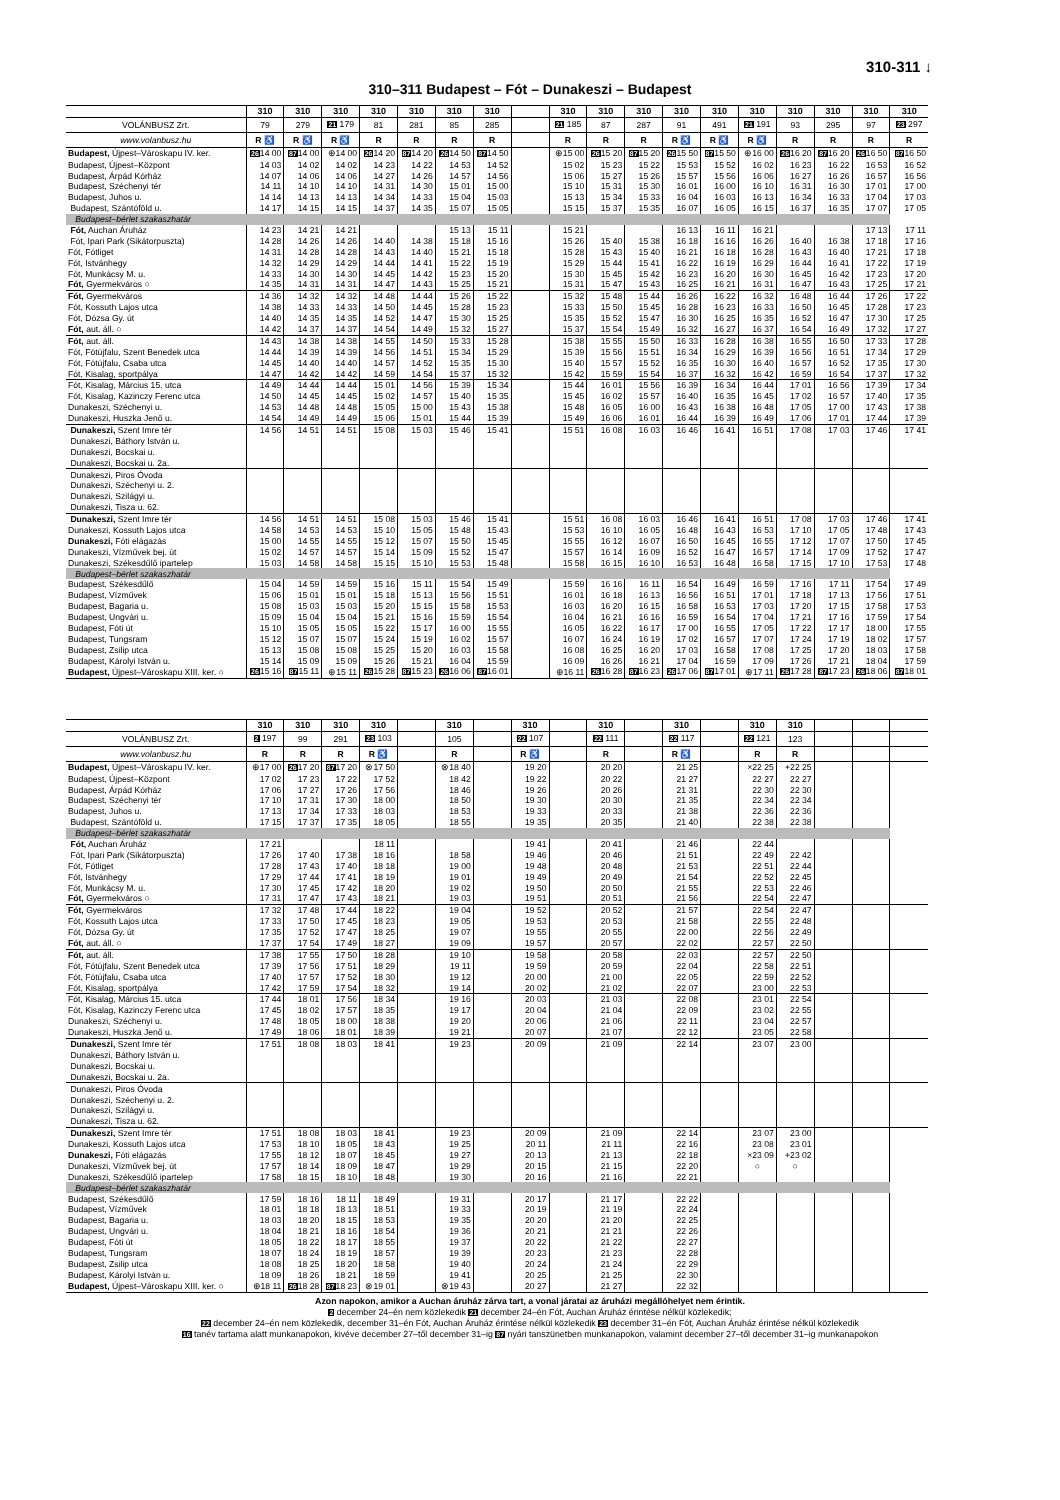310-311 ↓
310–311 Budapest – Fót – Dunakeszi – Budapest
| | 310 | 310 | 310 | 310 | 310 | 310 | 310 | | 310 | 310 | 310 | 310 | 310 | 310 | 310 | 310 | 310 | 310 |
| --- | --- | --- | --- | --- | --- | --- | --- | --- | --- | --- | --- | --- | --- | --- | --- | --- | --- | --- |
| VOLÁNBUSZ Zrt. | 79 | 279 | 21 179 | 81 | 281 | 85 | 285 | | 21 185 | 87 | 287 | 91 | 491 | 21 191 | 93 | 295 | 97 | 23 297 |
| www.volanbusz.hu | R ♿ | R ♿ | R ♿ | R | R | R | R | | R | R | R | R ♿ | R ♿ | R ♿ | R | R | R | R |
| Budapest, Újpest–Városkapu IV. ker. | 26 14 00 | 87 14 00 | ⊕14 00 | 26 14 20 | 87 14 20 | 26 14 50 | 87 14 50 | | ⊕15 00 | 26 15 20 | 87 15 20 | 26 15 50 | 87 15 50 | ⊕16 00 | 26 16 20 | 87 16 20 | 26 16 50 | 87 16 50 |
| Budapest, Újpest–Központ | 14 03 | 14 02 | 14 02 | 14 23 | 14 22 | 14 53 | 14 52 | | 15 02 | 15 23 | 15 22 | 15 53 | 15 52 | 16 02 | 16 23 | 16 22 | 16 53 | 16 52 |
| Budapest, Árpád Kórház | 14 07 | 14 06 | 14 06 | 14 27 | 14 26 | 14 57 | 14 56 | | 15 06 | 15 27 | 15 26 | 15 57 | 15 56 | 16 06 | 16 27 | 16 26 | 16 57 | 16 56 |
| Budapest, Széchenyi tér | 14 11 | 14 10 | 14 10 | 14 31 | 14 30 | 15 01 | 15 00 | | 15 10 | 15 31 | 15 30 | 16 01 | 16 00 | 16 10 | 16 31 | 16 30 | 17 01 | 17 00 |
| Budapest, Juhos u. | 14 14 | 14 13 | 14 13 | 14 34 | 14 33 | 15 04 | 15 03 | | 15 13 | 15 34 | 15 33 | 16 04 | 16 03 | 16 13 | 16 34 | 16 33 | 17 04 | 17 03 |
| Budapest, Szántóföld u. | 14 17 | 14 15 | 14 15 | 14 37 | 14 35 | 15 07 | 15 05 | | 15 15 | 15 37 | 15 35 | 16 07 | 16 05 | 16 15 | 16 37 | 16 35 | 17 07 | 17 05 |
| Budapest–bérlet szakaszhatár | | | | | | | | | | | | | | | | | | |
| Fót, Auchan Áruház | 14 23 | 14 21 | 14 21 | | | 15 13 | 15 11 | | 15 21 | | | 16 13 | 16 11 | 16 21 | | | 17 13 | 17 11 |
| Fót, Ipari Park (Sikátorpuszta) | 14 28 | 14 26 | 14 26 | 14 40 | 14 38 | 15 18 | 15 16 | | 15 26 | 15 40 | 15 38 | 16 18 | 16 16 | 16 26 | 16 40 | 16 38 | 17 18 | 17 16 |
| Fót, Fótliget | 14 31 | 14 28 | 14 28 | 14 43 | 14 40 | 15 21 | 15 18 | | 15 28 | 15 43 | 15 40 | 16 21 | 16 18 | 16 28 | 16 43 | 16 40 | 17 21 | 17 18 |
| Fót, Istvánhegy | 14 32 | 14 29 | 14 29 | 14 44 | 14 41 | 15 22 | 15 19 | | 15 29 | 15 44 | 15 41 | 16 22 | 16 19 | 16 29 | 16 44 | 16 41 | 17 22 | 17 19 |
| Fót, Munkácsy M. u. | 14 33 | 14 30 | 14 30 | 14 45 | 14 42 | 15 23 | 15 20 | | 15 30 | 15 45 | 15 42 | 16 23 | 16 20 | 16 30 | 16 45 | 16 42 | 17 23 | 17 20 |
| Fót, Gyermekváros ○ | 14 35 | 14 31 | 14 31 | 14 47 | 14 43 | 15 25 | 15 21 | | 15 31 | 15 47 | 15 43 | 16 25 | 16 21 | 16 31 | 16 47 | 16 43 | 17 25 | 17 21 |
| Fót, Gyermekváros | 14 36 | 14 32 | 14 32 | 14 48 | 14 44 | 15 26 | 15 22 | | 15 32 | 15 48 | 15 44 | 16 26 | 16 22 | 16 32 | 16 48 | 16 44 | 17 26 | 17 22 |
| Fót, Kossuth Lajos utca | 14 38 | 14 33 | 14 33 | 14 50 | 14 45 | 15 28 | 15 23 | | 15 33 | 15 50 | 15 45 | 16 28 | 16 23 | 16 33 | 16 50 | 16 45 | 17 28 | 17 23 |
| Fót, Dózsa Gy. út | 14 40 | 14 35 | 14 35 | 14 52 | 14 47 | 15 30 | 15 25 | | 15 35 | 15 52 | 15 47 | 16 30 | 16 25 | 16 35 | 16 52 | 16 47 | 17 30 | 17 25 |
| Fót, aut. áll. ○ | 14 42 | 14 37 | 14 37 | 14 54 | 14 49 | 15 32 | 15 27 | | 15 37 | 15 54 | 15 49 | 16 32 | 16 27 | 16 37 | 16 54 | 16 49 | 17 32 | 17 27 |
| Fót, aut. áll. | 14 43 | 14 38 | 14 38 | 14 55 | 14 50 | 15 33 | 15 28 | | 15 38 | 15 55 | 15 50 | 16 33 | 16 28 | 16 38 | 16 55 | 16 50 | 17 33 | 17 28 |
| Fót, Fótújfalu, Szent Benedek utca | 14 44 | 14 39 | 14 39 | 14 56 | 14 51 | 15 34 | 15 29 | | 15 39 | 15 56 | 15 51 | 16 34 | 16 29 | 16 39 | 16 56 | 16 51 | 17 34 | 17 29 |
| Fót, Fótújfalu, Csaba utca | 14 45 | 14 40 | 14 40 | 14 57 | 14 52 | 15 35 | 15 30 | | 15 40 | 15 57 | 15 52 | 16 35 | 16 30 | 16 40 | 16 57 | 16 52 | 17 35 | 17 30 |
| Fót, Kisalag, sportpálya | 14 47 | 14 42 | 14 42 | 14 59 | 14 54 | 15 37 | 15 32 | | 15 42 | 15 59 | 15 54 | 16 37 | 16 32 | 16 42 | 16 59 | 16 54 | 17 37 | 17 32 |
| Fót, Kisalag, Március 15. utca | 14 49 | 14 44 | 14 44 | 15 01 | 14 56 | 15 39 | 15 34 | | 15 44 | 16 01 | 15 56 | 16 39 | 16 34 | 16 44 | 17 01 | 16 56 | 17 39 | 17 34 |
| Fót, Kisalag, Kazinczy Ferenc utca | 14 50 | 14 45 | 14 45 | 15 02 | 14 57 | 15 40 | 15 35 | | 15 45 | 16 02 | 15 57 | 16 40 | 16 35 | 16 45 | 17 02 | 16 57 | 17 40 | 17 35 |
| Dunakeszi, Széchenyi u. | 14 53 | 14 48 | 14 48 | 15 05 | 15 00 | 15 43 | 15 38 | | 15 48 | 16 05 | 16 00 | 16 43 | 16 38 | 16 48 | 17 05 | 17 00 | 17 43 | 17 38 |
| Dunakeszi, Huszka Jenő u. | 14 54 | 14 49 | 14 49 | 15 06 | 15 01 | 15 44 | 15 39 | | 15 49 | 16 06 | 16 01 | 16 44 | 16 39 | 16 49 | 17 06 | 17 01 | 17 44 | 17 39 |
| Dunakeszi, Szent Imre tér | 14 56 | 14 51 | 14 51 | 15 08 | 15 03 | 15 46 | 15 41 | | 15 51 | 16 08 | 16 03 | 16 46 | 16 41 | 16 51 | 17 08 | 17 03 | 17 46 | 17 41 |
| Dunakeszi, Báthory István u. | | | | | | | | | | | | | | | | | | |
| Dunakeszi, Bocskai u. | | | | | | | | | | | | | | | | | | |
| Dunakeszi, Bocskai u. 2a. | | | | | | | | | | | | | | | | | | |
| Dunakeszi, Piros Óvoda | | | | | | | | | | | | | | | | | | |
| Dunakeszi, Széchenyi u. 2. | | | | | | | | | | | | | | | | | | |
| Dunakeszi, Szilágyi u. | | | | | | | | | | | | | | | | | | |
| Dunakeszi, Tisza u. 62. | | | | | | | | | | | | | | | | | | |
| Dunakeszi, Szent Imre tér | 14 56 | 14 51 | 14 51 | 15 08 | 15 03 | 15 46 | 15 41 | | 15 51 | 16 08 | 16 03 | 16 46 | 16 41 | 16 51 | 17 08 | 17 03 | 17 46 | 17 41 |
| Dunakeszi, Kossuth Lajos utca | 14 58 | 14 53 | 14 53 | 15 10 | 15 05 | 15 48 | 15 43 | | 15 53 | 16 10 | 16 05 | 16 48 | 16 43 | 16 53 | 17 10 | 17 05 | 17 48 | 17 43 |
| Dunakeszi, Fóti elágazás | 15 00 | 14 55 | 14 55 | 15 12 | 15 07 | 15 50 | 15 45 | | 15 55 | 16 12 | 16 07 | 16 50 | 16 45 | 16 55 | 17 12 | 17 07 | 17 50 | 17 45 |
| Dunakeszi, Vízművek bej. út | 15 02 | 14 57 | 14 57 | 15 14 | 15 09 | 15 52 | 15 47 | | 15 57 | 16 14 | 16 09 | 16 52 | 16 47 | 16 57 | 17 14 | 17 09 | 17 52 | 17 47 |
| Dunakeszi, Székesdűlő ipartelep | 15 03 | 14 58 | 14 58 | 15 15 | 15 10 | 15 53 | 15 48 | | 15 58 | 16 15 | 16 10 | 16 53 | 16 48 | 16 58 | 17 15 | 17 10 | 17 53 | 17 48 |
| Budapest–bérlet szakaszhatár | | | | | | | | | | | | | | | | | | |
| Budapest, Székesdűlő | 15 04 | 14 59 | 14 59 | 15 16 | 15 11 | 15 54 | 15 49 | | 15 59 | 16 16 | 16 11 | 16 54 | 16 49 | 16 59 | 17 16 | 17 11 | 17 54 | 17 49 |
| Budapest, Vízművek | 15 06 | 15 01 | 15 01 | 15 18 | 15 13 | 15 56 | 15 51 | | 16 01 | 16 18 | 16 13 | 16 56 | 16 51 | 17 01 | 17 18 | 17 13 | 17 56 | 17 51 |
| Budapest, Bagaria u. | 15 08 | 15 03 | 15 03 | 15 20 | 15 15 | 15 58 | 15 53 | | 16 03 | 16 20 | 16 15 | 16 58 | 16 53 | 17 03 | 17 20 | 17 15 | 17 58 | 17 53 |
| Budapest, Ungvári u. | 15 09 | 15 04 | 15 04 | 15 21 | 15 16 | 15 59 | 15 54 | | 16 04 | 16 21 | 16 16 | 16 59 | 16 54 | 17 04 | 17 21 | 17 16 | 17 59 | 17 54 |
| Budapest, Fóti út | 15 10 | 15 05 | 15 05 | 15 22 | 15 17 | 16 00 | 15 55 | | 16 05 | 16 22 | 16 17 | 17 00 | 16 55 | 17 05 | 17 22 | 17 17 | 18 00 | 17 55 |
| Budapest, Tungsram | 15 12 | 15 07 | 15 07 | 15 24 | 15 19 | 16 02 | 15 57 | | 16 07 | 16 24 | 16 19 | 17 02 | 16 57 | 17 07 | 17 24 | 17 19 | 18 02 | 17 57 |
| Budapest, Zsilip utca | 15 13 | 15 08 | 15 08 | 15 25 | 15 20 | 16 03 | 15 58 | | 16 08 | 16 25 | 16 20 | 17 03 | 16 58 | 17 08 | 17 25 | 17 20 | 18 03 | 17 58 |
| Budapest, Károlyi István u. | 15 14 | 15 09 | 15 09 | 15 26 | 15 21 | 16 04 | 15 59 | | 16 09 | 16 26 | 16 21 | 17 04 | 16 59 | 17 09 | 17 26 | 17 21 | 18 04 | 17 59 |
| Budapest, Újpest–Városkapu XIII. ker. ○ | 26 15 16 | 87 15 11 | ⊕15 11 | 26 15 28 | 87 15 23 | 26 16 06 | 87 16 01 | | ⊕16 11 | 26 16 28 | 87 16 23 | 26 17 06 | 87 17 01 | ⊕17 11 | 26 17 28 | 87 17 23 | 26 18 06 | 87 18 01 |
| | 310 | 310 | 310 | 310 | | 310 | | 310 | | 310 | | 310 | | 310 | 310 | | | |
| --- | --- | --- | --- | --- | --- | --- | --- | --- | --- | --- | --- | --- | --- | --- | --- | --- | --- | --- |
| VOLÁNBUSZ Zrt. | 2 197 | 99 | 291 | 23 103 | | 105 | | 22 107 | | 22 111 | | 22 117 | | 22 121 | 123 | | | |
| www.volanbusz.hu | R | R | R | R ♿ | | R | | R ♿ | | R | | R ♿ | | R | R | | | |
| Budapest, Újpest–Városkapu IV. ker. | ⊕17 00 | 26 17 20 | 87 17 20 | ⊗17 50 | | ⊗18 40 | | 19 20 | | 20 20 | | 21 25 | | ×22 25 | +22 25 | | | |
| Budapest, Újpest–Központ | 17 02 | 17 23 | 17 22 | 17 52 | | 18 42 | | 19 22 | | 20 22 | | 21 27 | | 22 27 | 22 27 | | | |
| Budapest, Árpád Kórház | 17 06 | 17 27 | 17 26 | 17 56 | | 18 46 | | 19 26 | | 20 26 | | 21 31 | | 22 30 | 22 30 | | | |
| Budapest, Széchenyi tér | 17 10 | 17 31 | 17 30 | 18 00 | | 18 50 | | 19 30 | | 20 30 | | 21 35 | | 22 34 | 22 34 | | | |
| Budapest, Juhos u. | 17 13 | 17 34 | 17 33 | 18 03 | | 18 53 | | 19 33 | | 20 33 | | 21 38 | | 22 36 | 22 36 | | | |
| Budapest, Szántóföld u. | 17 15 | 17 37 | 17 35 | 18 05 | | 18 55 | | 19 35 | | 20 35 | | 21 40 | | 22 38 | 22 38 | | | |
| Budapest–bérlet szakaszhatár | | | | | | | | | | | | | | | | | | |
| Fót, Auchan Áruház | 17 21 | | | 18 11 | | | | 19 41 | | 20 41 | | 21 46 | | 22 44 | | | | |
| Fót, Ipari Park (Sikátorpuszta) | 17 26 | 17 40 | 17 38 | 18 16 | | 18 58 | | 19 46 | | 20 46 | | 21 51 | | 22 49 | 22 42 | | | |
| Fót, Fótliget | 17 28 | 17 43 | 17 40 | 18 18 | | 19 00 | | 19 48 | | 20 48 | | 21 53 | | 22 51 | 22 44 | | | |
| Fót, Istvánhegy | 17 29 | 17 44 | 17 41 | 18 19 | | 19 01 | | 19 49 | | 20 49 | | 21 54 | | 22 52 | 22 45 | | | |
| Fót, Munkácsy M. u. | 17 30 | 17 45 | 17 42 | 18 20 | | 19 02 | | 19 50 | | 20 50 | | 21 55 | | 22 53 | 22 46 | | | |
| Fót, Gyermekváros ○ | 17 31 | 17 47 | 17 43 | 18 21 | | 19 03 | | 19 51 | | 20 51 | | 21 56 | | 22 54 | 22 47 | | | |
| Fót, Gyermekváros | 17 32 | 17 48 | 17 44 | 18 22 | | 19 04 | | 19 52 | | 20 52 | | 21 57 | | 22 54 | 22 47 | | | |
| Fót, Kossuth Lajos utca | 17 33 | 17 50 | 17 45 | 18 23 | | 19 05 | | 19 53 | | 20 53 | | 21 58 | | 22 55 | 22 48 | | | |
| Fót, Dózsa Gy. út | 17 35 | 17 52 | 17 47 | 18 25 | | 19 07 | | 19 55 | | 20 55 | | 22 00 | | 22 56 | 22 49 | | | |
| Fót, aut. áll. ○ | 17 37 | 17 54 | 17 49 | 18 27 | | 19 09 | | 19 57 | | 20 57 | | 22 02 | | 22 57 | 22 50 | | | |
| Fót, aut. áll. | 17 38 | 17 55 | 17 50 | 18 28 | | 19 10 | | 19 58 | | 20 58 | | 22 03 | | 22 57 | 22 50 | | | |
| Fót, Fótújfalu, Szent Benedek utca | 17 39 | 17 56 | 17 51 | 18 29 | | 19 11 | | 19 59 | | 20 59 | | 22 04 | | 22 58 | 22 51 | | | |
| Fót, Fótújfalu, Csaba utca | 17 40 | 17 57 | 17 52 | 18 30 | | 19 12 | | 20 00 | | 21 00 | | 22 05 | | 22 59 | 22 52 | | | |
| Fót, Kisalag, sportpálya | 17 42 | 17 59 | 17 54 | 18 32 | | 19 14 | | 20 02 | | 21 02 | | 22 07 | | 23 00 | 22 53 | | | |
| Fót, Kisalag, Március 15. utca | 17 44 | 18 01 | 17 56 | 18 34 | | 19 16 | | 20 03 | | 21 03 | | 22 08 | | 23 01 | 22 54 | | | |
| Fót, Kisalag, Kazinczy Ferenc utca | 17 45 | 18 02 | 17 57 | 18 35 | | 19 17 | | 20 04 | | 21 04 | | 22 09 | | 23 02 | 22 55 | | | |
| Dunakeszi, Széchenyi u. | 17 48 | 18 05 | 18 00 | 18 38 | | 19 20 | | 20 06 | | 21 06 | | 22 11 | | 23 04 | 22 57 | | | |
| Dunakeszi, Huszka Jenő u. | 17 49 | 18 06 | 18 01 | 18 39 | | 19 21 | | 20 07 | | 21 07 | | 22 12 | | 23 05 | 22 58 | | | |
| Dunakeszi, Szent Imre tér | 17 51 | 18 08 | 18 03 | 18 41 | | 19 23 | | 20 09 | | 21 09 | | 22 14 | | 23 07 | 23 00 | | | |
| Dunakeszi, Báthory István u. | | | | | | | | | | | | | | | | | | |
| Dunakeszi, Bocskai u. | | | | | | | | | | | | | | | | | | |
| Dunakeszi, Bocskai u. 2a. | | | | | | | | | | | | | | | | | | |
| Dunakeszi, Piros Óvoda | | | | | | | | | | | | | | | | | | |
| Dunakeszi, Széchenyi u. 2. | | | | | | | | | | | | | | | | | | |
| Dunakeszi, Szilágyi u. | | | | | | | | | | | | | | | | | | |
| Dunakeszi, Tisza u. 62. | | | | | | | | | | | | | | | | | | |
| Dunakeszi, Szent Imre tér | 17 51 | 18 08 | 18 03 | 18 41 | | 19 23 | | 20 09 | | 21 09 | | 22 14 | | 23 07 | 23 00 | | | |
| Dunakeszi, Kossuth Lajos utca | 17 53 | 18 10 | 18 05 | 18 43 | | 19 25 | | 20 11 | | 21 11 | | 22 16 | | 23 08 | 23 01 | | | |
| Dunakeszi, Fóti elágazás | 17 55 | 18 12 | 18 07 | 18 45 | | 19 27 | | 20 13 | | 21 13 | | 22 18 | | ×23 09 | +23 02 | | | |
| Dunakeszi, Vízművek bej. út | 17 57 | 18 14 | 18 09 | 18 47 | | 19 29 | | 20 15 | | 21 15 | | 22 20 | | ○ | ○ | | | |
| Dunakeszi, Székesdűlő ipartelep | 17 58 | 18 15 | 18 10 | 18 48 | | 19 30 | | 20 16 | | 21 16 | | 22 21 | | | | | | |
| Budapest–bérlet szakaszhatár | | | | | | | | | | | | | | | | | | |
| Budapest, Székesdűlő | 17 59 | 18 16 | 18 11 | 18 49 | | 19 31 | | 20 17 | | 21 17 | | 22 22 | | | | | | |
| Budapest, Vízművek | 18 01 | 18 18 | 18 13 | 18 51 | | 19 33 | | 20 19 | | 21 19 | | 22 24 | | | | | | |
| Budapest, Bagaria u. | 18 03 | 18 20 | 18 15 | 18 53 | | 19 35 | | 20 20 | | 21 20 | | 22 25 | | | | | | |
| Budapest, Ungvári u. | 18 04 | 18 21 | 18 16 | 18 54 | | 19 36 | | 20 21 | | 21 21 | | 22 26 | | | | | | |
| Budapest, Fóti út | 18 05 | 18 22 | 18 17 | 18 55 | | 19 37 | | 20 22 | | 21 22 | | 22 27 | | | | | | |
| Budapest, Tungsram | 18 07 | 18 24 | 18 19 | 18 57 | | 19 39 | | 20 23 | | 21 23 | | 22 28 | | | | | | |
| Budapest, Zsilip utca | 18 08 | 18 25 | 18 20 | 18 58 | | 19 40 | | 20 24 | | 21 24 | | 22 29 | | | | | | |
| Budapest, Károlyi István u. | 18 09 | 18 26 | 18 21 | 18 59 | | 19 41 | | 20 25 | | 21 25 | | 22 30 | | | | | | |
| Budapest, Újpest–Városkapu XIII. ker. ○ | ⊕18 11 | 26 18 28 | 87 18 23 | ⊗19 01 | | ⊗19 43 | | 20 27 | | 21 27 | | 22 32 | | | | | | |
Azon napokon, amikor a Auchan áruház zárva tart, a vonal járatai az áruházi megállóhelyet nem érintik.
2 december 24–én nem közlekedik 21 december 24–én Fót, Auchan Áruház érintése nélkül közlekedik;
22 december 24–én nem közlekedik, december 31–én Fót, Auchan Áruház érintése nélkül közlekedik 23 december 31–én Fót, Auchan Áruház érintése nélkül közlekedik
16 tanév tartama alatt munkanapokon, kivéve december 27–től december 31–ig 87 nyári tanszünetben munkanapokon, valamint december 27–től december 31–ig munkanapokon